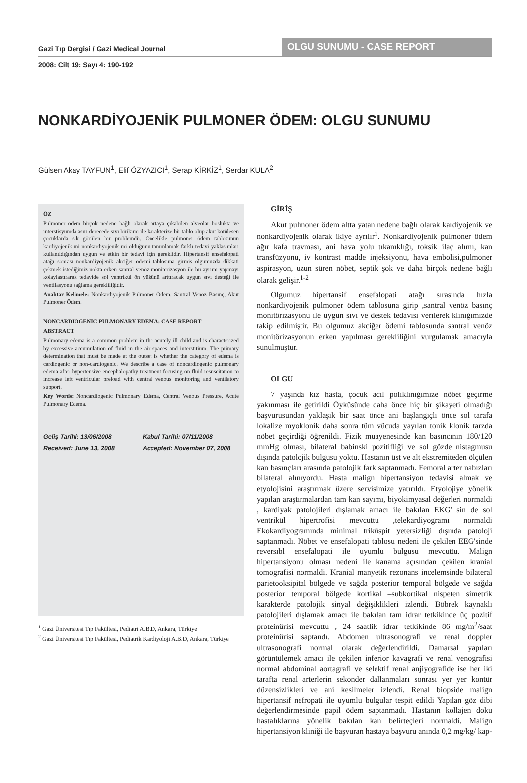Gazi Tıp Dergisi / Gazi Medical Journal
OLGU SUNUMU - CASE REPORT
2008: Cilt 19: Sayı 4: 190-192
NONKARDİYOJENİK PULMONER ÖDEM: OLGU SUNUMU
Gülsen Akay TAYFUN<sup>1</sup>, Elif ÖZYAZICI<sup>1</sup>, Serap KİRKİZ<sup>1</sup>, Serdar KULA<sup>2</sup>
ÖZ
Pulmoner ödem birçok nedene bağlı olarak ortaya çıkabilen alveolar boslukta ve interstisyumda asırı derecede sıvı birikimi ile karakterize bir tablo olup akut kötülesen çocuklarda sık görülen bir problemdir. Öncelikle pulmoner ödem tablosunun kardiyojenik mi nonkardiyojenik mi olduğunu tanımlamak farklı tedavi yaklasımları kullanıldığından uygun ve etkin bir tedavi için gereklidir. Hipertansif ensefalopati atağı sonrası nonkardiyojenik akciğer ödemi tablosuna girmis olgumuzda dikkati çekmek istediğimiz nokta erken santral venöz moniterizasyon ile bu ayrımı yapmayı kolaylastırarak tedavide sol ventrikül ön yükünü arttıracak uygun sıvı desteği ile ventilasyonu sağlama gerekliliğidir.
Anahtar Kelimele: Nonkardiyojenik Pulmoner Ödem, Santral Venöz Basınç, Akut Pulmoner Ödem.
NONCARDIOGENIC PULMONARY EDEMA: CASE REPORT
ABSTRACT
Pulmonary edema is a common problem in the acutely ill child and is characterized by excessive accumulation of fluid in the air spaces and interstitium. The primary determination that must be made at the outset is whether the category of edema is cardiogenic or non-cardiogenic. We describe a case of noncardiogenic pulmonary edema after hypertensive encephalopathy treatment focusing on fluid resuscitation to increase left ventricular preload with central venous monitoring and ventilatory support.
Key Words: Noncardiogenic Pulmonary Edema, Central Venous Pressure, Acute Pulmonary Edema.
Geliş Tarihi: 13/06/2008 Kabul Tarihi: 07/11/2008 Received: June 13, 2008 Accepted: November 07, 2008
<sup>1</sup> Gazi Üniversitesi Tıp Fakültesi, Pediatri A.B.D, Ankara, Türkiye
<sup>2</sup> Gazi Üniversitesi Tıp Fakültesi, Pediatrik Kardiyoloji A.B.D, Ankara, Türkiye
GİRİŞ
Akut pulmoner ödem altta yatan nedene bağlı olarak kardiyojenik ve nonkardiyojenik olarak ikiye ayrılır<sup>1</sup>. Nonkardiyojenik pulmoner ödem ağır kafa travması, ani hava yolu tıkanıklığı, toksik ilaç alımı, kan transfüzyonu, iv kontrast madde injeksiyonu, hava embolisi,pulmoner aspirasyon, uzun süren nöbet, septik şok ve daha birçok nedene bağlı olarak gelişir.<sup>1-2</sup>
Olgumuz hipertansif ensefalopati atağı sırasında hızla nonkardiyojenik pulmoner ödem tablosuna girip ,santral venöz basınç monitörizasyonu ile uygun sıvı ve destek tedavisi verilerek kliniğimizde takip edilmiştir. Bu olgumuz akciğer ödemi tablosunda santral venöz monitörizasyonun erken yapılması gerekliliğini vurgulamak amacıyla sunulmuştur.
OLGU
7 yaşında kız hasta, çocuk acil polikliniğimize nöbet geçirme yakınması ile getirildi Öyküsünde daha önce hiç bir şikayeti olmadığı başvurusundan yaklaşık bir saat önce ani başlangıçlı önce sol tarafa lokalize myoklonik daha sonra tüm vücuda yayılan tonik klonik tarzda nöbet geçirdiği öğrenildi. Fizik muayenesinde kan basıncının 180/120 mmHg olması, bilateral babinski pozitifliği ve sol gözde nistagmusu dışında patolojik bulgusu yoktu. Hastanın üst ve alt ekstremiteden ölçülen kan basınçları arasında patolojik fark saptanmadı. Femoral arter nabızları bilateral alınıyordu. Hasta malign hipertansiyon tedavisi almak ve etyolojisini araştırmak üzere servisimize yatırıldı. Etyolojiye yönelik yapılan araştırmalardan tam kan sayımı, biyokimyasal değerleri normaldi , kardiyak patolojileri dışlamak amacı ile bakılan EKG' sin de sol ventrikül hipertrofisi mevcuttu ,telekardiyogramı normaldi Ekokardiyogramında minimal triküspit yetersizliği dışında patoloji saptanmadı. Nöbet ve ensefalopati tablosu nedeni ile çekilen EEG'sinde reversıbl ensefalopati ile uyumlu bulgusu mevcuttu. Malign hipertansiyonu olması nedeni ile kanama açısından çekilen kranial tomografisi normaldi. Kranial manyetik rezonans incelemsinde bilateral parietooksipital bölgede ve sağda posterior temporal bölgede ve sağda posterior temporal bölgede kortikal –subkortikal nispeten simetrik karakterde patolojik sinyal değişiklikleri izlendi. Böbrek kaynaklı patolojileri dışlamak amacı ile bakılan tam idrar tetkikinde üç pozitif proteinürisi mevcuttu , 24 saatlik idrar tetkikinde 86 mg/m<sup>2</sup>/saat proteinürisi saptandı. Abdomen ultrasonografi ve renal doppler ultrasonografi normal olarak değerlendirildi. Damarsal yapıları görüntülemek amacı ile çekilen inferior kavagrafi ve renal venografisi normal abdominal aortagrafi ve selektif renal anjiyografide ise her iki tarafta renal arterlerin sekonder dallanmaları sonrası yer yer kontür düzensizlikleri ve ani kesilmeler izlendi. Renal biopside malign hipertansif nefropati ile uyumlu bulgular tespit edildi Yapılan göz dibi değerlendirmesinde papil ödem saptanmadı. Hastanın kollajen doku hastalıklarına yönelik bakılan kan belirteçleri normaldi. Malign hipertansiyon kliniği ile başvuran hastaya başvuru anında 0,2 mg/kg/ kap-